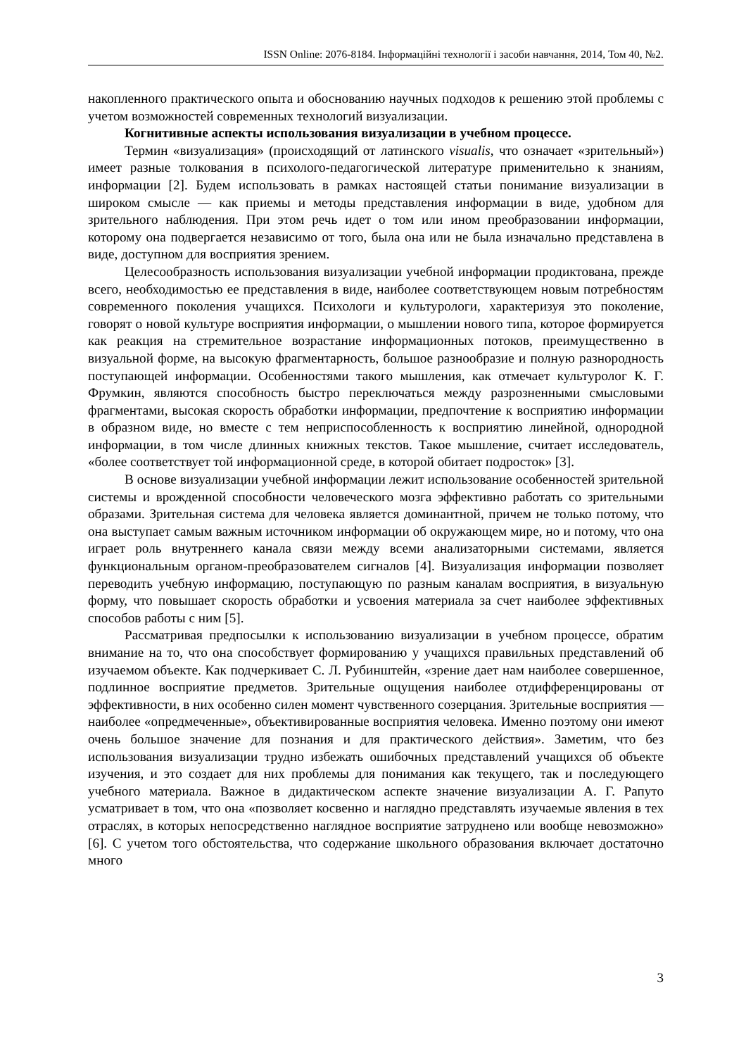ISSN Online: 2076-8184. Інформаційні технології і засоби навчання, 2014, Том 40, №2.
накопленного практического опыта и обоснованию научных подходов к решению этой проблемы с учетом возможностей современных технологий визуализации.
Когнитивные аспекты использования визуализации в учебном процессе.
Термин «визуализация» (происходящий от латинского visualis, что означает «зрительный») имеет разные толкования в психолого-педагогической литературе применительно к знаниям, информации [2]. Будем использовать в рамках настоящей статьи понимание визуализации в широком смысле — как приемы и методы представления информации в виде, удобном для зрительного наблюдения. При этом речь идет о том или ином преобразовании информации, которому она подвергается независимо от того, была она или не была изначально представлена в виде, доступном для восприятия зрением.
Целесообразность использования визуализации учебной информации продиктована, прежде всего, необходимостью ее представления в виде, наиболее соответствующем новым потребностям современного поколения учащихся. Психологи и культурологи, характеризуя это поколение, говорят о новой культуре восприятия информации, о мышлении нового типа, которое формируется как реакция на стремительное возрастание информационных потоков, преимущественно в визуальной форме, на высокую фрагментарность, большое разнообразие и полную разнородность поступающей информации. Особенностями такого мышления, как отмечает культуролог К. Г. Фрумкин, являются способность быстро переключаться между разрозненными смысловыми фрагментами, высокая скорость обработки информации, предпочтение к восприятию информации в образном виде, но вместе с тем неприспособленность к восприятию линейной, однородной информации, в том числе длинных книжных текстов. Такое мышление, считает исследователь, «более соответствует той информационной среде, в которой обитает подросток» [3].
В основе визуализации учебной информации лежит использование особенностей зрительной системы и врожденной способности человеческого мозга эффективно работать со зрительными образами. Зрительная система для человека является доминантной, причем не только потому, что она выступает самым важным источником информации об окружающем мире, но и потому, что она играет роль внутреннего канала связи между всеми анализаторными системами, является функциональным органом-преобразователем сигналов [4]. Визуализация информации позволяет переводить учебную информацию, поступающую по разным каналам восприятия, в визуальную форму, что повышает скорость обработки и усвоения материала за счет наиболее эффективных способов работы с ним [5].
Рассматривая предпосылки к использованию визуализации в учебном процессе, обратим внимание на то, что она способствует формированию у учащихся правильных представлений об изучаемом объекте. Как подчеркивает С. Л. Рубинштейн, «зрение дает нам наиболее совершенное, подлинное восприятие предметов. Зрительные ощущения наиболее отдифференцированы от эффективности, в них особенно силен момент чувственного созерцания. Зрительные восприятия — наиболее «опредмеченные», объективированные восприятия человека. Именно поэтому они имеют очень большое значение для познания и для практического действия». Заметим, что без использования визуализации трудно избежать ошибочных представлений учащихся об объекте изучения, и это создает для них проблемы для понимания как текущего, так и последующего учебного материала. Важное в дидактическом аспекте значение визуализации А. Г. Рапуто усматривает в том, что она «позволяет косвенно и наглядно представлять изучаемые явления в тех отраслях, в которых непосредственно наглядное восприятие затруднено или вообще невозможно» [6]. С учетом того обстоятельства, что содержание школьного образования включает достаточно много
3